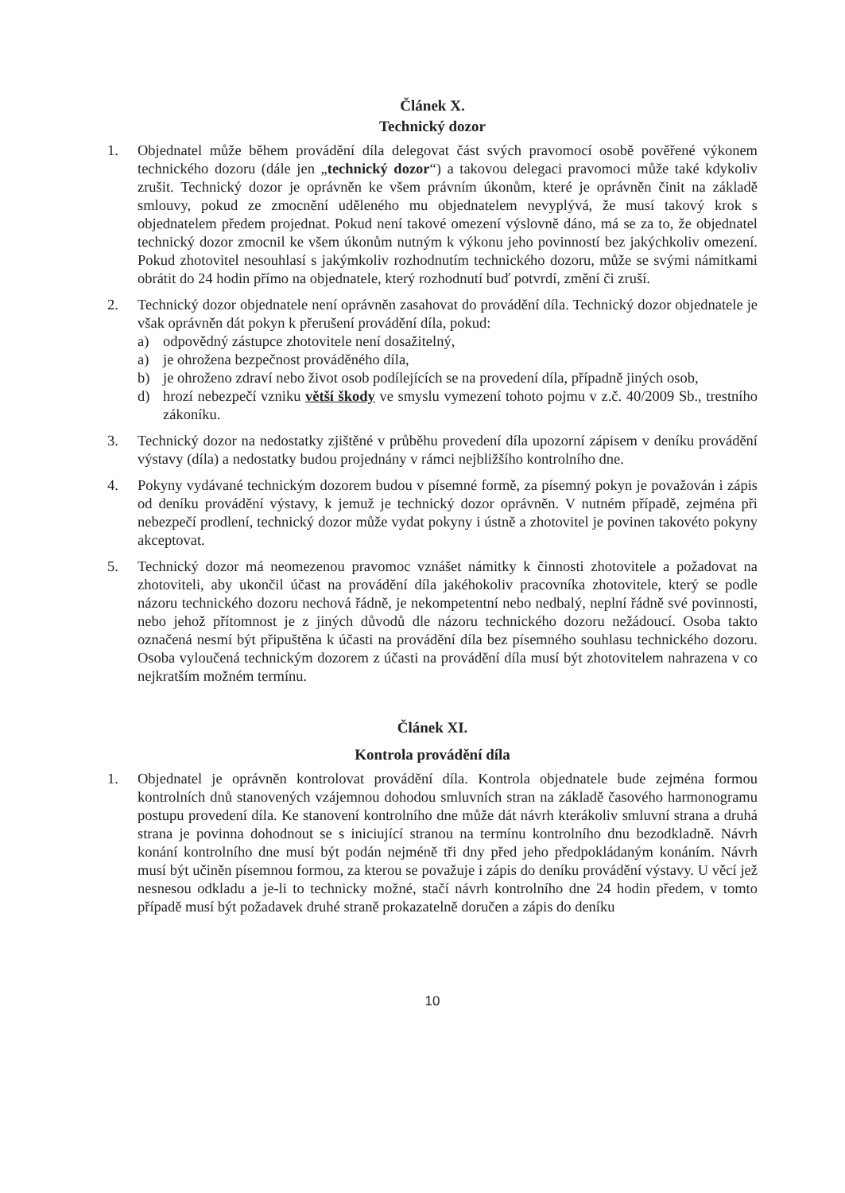Článek X.
Technický dozor
1. Objednatel může během provádění díla delegovat část svých pravomocí osobě pověřené výkonem technického dozoru (dále jen „technický dozor“) a takovou delegaci pravomoci může také kdykoliv zrušit. Technický dozor je oprávněn ke všem právním úkonům, které je oprávněn činit na základě smlouvy, pokud ze zmocnění uděleného mu objednatelem nevyplývá, že musí takový krok s objednatelem předem projednat. Pokud není takové omezení výslovně dáno, má se za to, že objednatel technický dozor zmocnil ke všem úkonům nutným k výkonu jeho povinností bez jakýchkoliv omezení. Pokud zhotovitel nesouhlasí s jakýmkoliv rozhodnutím technického dozoru, může se svými námitkami obrátit do 24 hodin přímo na objednatele, který rozhodnutí buď potvrdí, změní či zruší.
2. Technický dozor objednatele není oprávněn zasahovat do provádění díla. Technický dozor objednatele je však oprávněn dát pokyn k přerušení provádění díla, pokud:
a) odpovědný zástupce zhotovitele není dosažitelný,
a) je ohrožena bezpečnost prováděného díla,
b) je ohroženo zdraví nebo život osob podílejících se na provedení díla, případně jiných osob,
d) hrozí nebezpečí vzniku větší škody ve smyslu vymezení tohoto pojmu v z.č. 40/2009 Sb., trestního zákoníku.
3. Technický dozor na nedostatky zjištěné v průběhu provedení díla upozorní zápisem v deníku provádění výstavy (díla) a nedostatky budou projednány v rámci nejbližšího kontrolního dne.
4. Pokyny vydávané technickým dozorem budou v písemné formě, za písemný pokyn je považován i zápis od deníku provádění výstavy, k jemuž je technický dozor oprávněn. V nutném případě, zejména při nebezpečí prodlení, technický dozor může vydat pokyny i ústně a zhotovitel je povinen takovéto pokyny akceptovat.
5. Technický dozor má neomezenou pravomoc vznášet námitky k činnosti zhotovitele a požadovat na zhotoviteli, aby ukončil účast na provádění díla jakéhokoliv pracovníka zhotovitele, který se podle názoru technického dozoru nechová řádně, je nekompetentní nebo nedbalý, neplní řádně své povinnosti, nebo jehož přítomnost je z jiných důvodů dle názoru technického dozoru nežádoucí. Osoba takto označená nesmí být připuštěna k účasti na provádění díla bez písemného souhlasu technického dozoru. Osoba vyloučená technickým dozorem z účasti na provádění díla musí být zhotovitelem nahrazena v co nejkratším možném termínu.
Článek XI.
Kontrola provádění díla
1. Objednatel je oprávněn kontrolovat provádění díla. Kontrola objednatele bude zejména formou kontrolních dnů stanovených vzájemnou dohodou smluvních stran na základě časového harmonogramu postupu provedení díla. Ke stanovení kontrolního dne může dát návrh kterákoliv smluvní strana a druhá strana je povinna dohodnout se s iniciující stranou na termínu kontrolního dnu bezodkladně. Návrh konání kontrolního dne musí být podán nejméně tři dny před jeho předpokládaným konáním. Návrh musí být učiněn písemnou formou, za kterou se považuje i zápis do deníku provádění výstavy. U věcí jež nesnesou odkladu a je-li to technicky možné, stačí návrh kontrolního dne 24 hodin předem, v tomto případě musí být požadavek druhé straně prokazatelně doručen a zápis do deníku
10